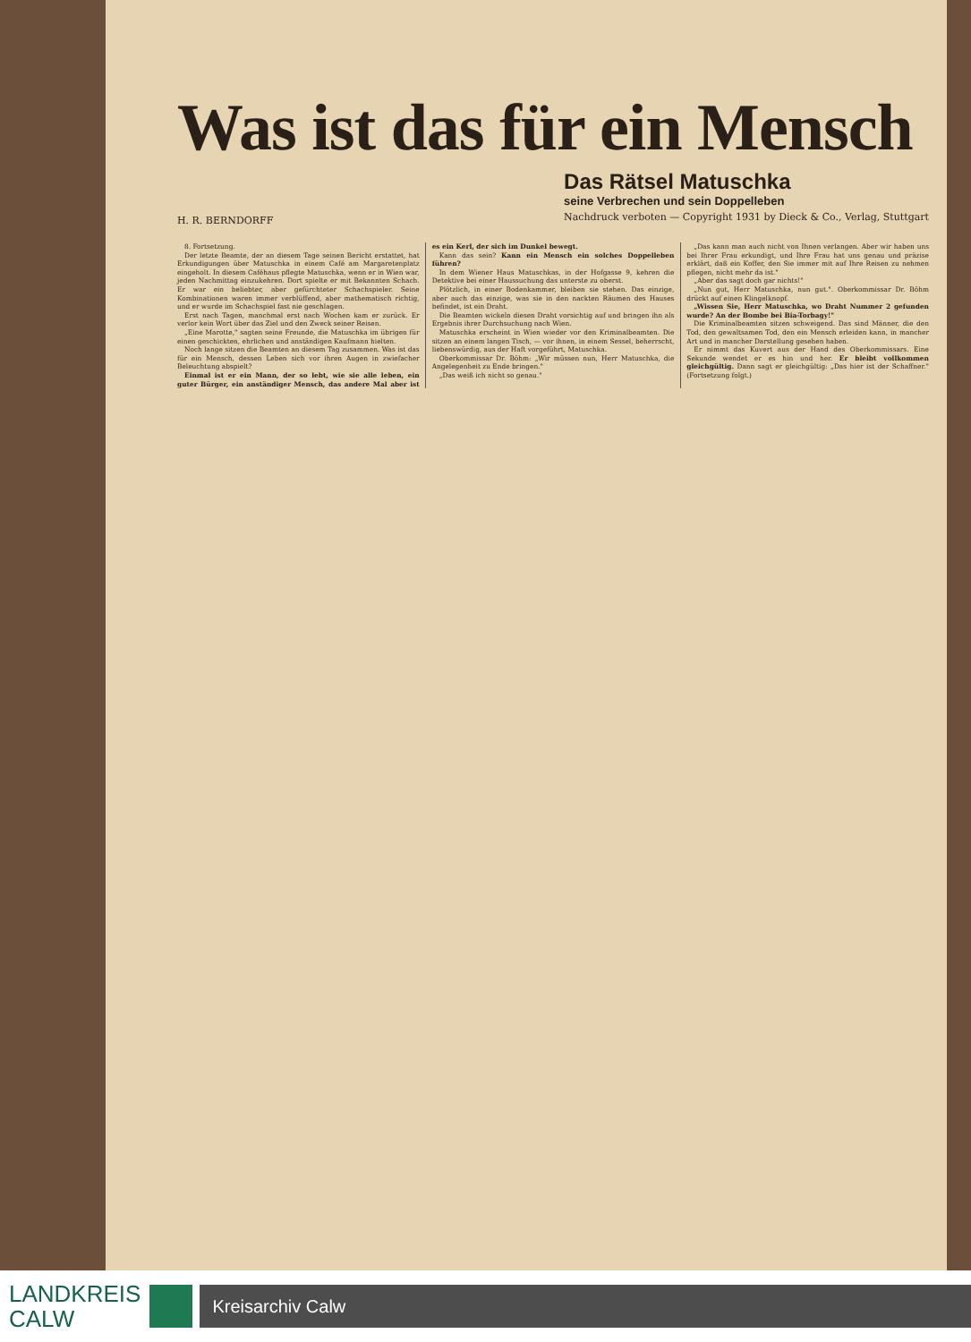Was ist das für ein Mensch
H. R. BERNDORFF
Das Rätsel Matuschka
seine Verbrechen und sein Doppelleben
Nachdruck verboten — Copyright 1931 by Dieck & Co., Verlag, Stuttgart
8. Fortsetzung.
Der letzte Beamte, der an diesem Tage seinen Bericht erstattet, hat Erkundigungen über Matuschka in einem Café am Margaretenplatz eingeholt. In diesem Caféhaus pflegte Matuschka, wenn er in Wien war, jeden Nachmittag einzukehren. Dort spielte er mit Bekannten Schach. Er war ein beliebter, aber gefürchteter Schachspieler. Seine Kombinationen waren immer verblüffend, aber mathematisch richtig, und er wurde im Schachspiel fast nie geschlagen.
Erst nach Tagen, manchmal erst nach Wochen kam er zurück. Er verlor kein Wort über das Ziel und den Zweck seiner Reisen.
„Eine Marotte," sagten seine Freunde, die Matuschka im übrigen für einen geschickten, ehrlichen und anständigen Kaufmann hielten.
Noch lange sitzen die Beamten an diesem Tag zusammen. Was ist das für ein Mensch, dessen Leben sich vor ihren Augen in zwiefacher Beleuchtung abspielt?
Einmal ist er ein Mann, der so lebt, wie sie alle leben, ein guter Bürger, ein anständiger Mensch, das andere Mal aber ist es ein Kerl, der sich im Dunkel bewegt.
Kann das sein? Kann ein Mensch ein solches Doppelleben führen?
In dem Wiener Haus Matuschkas, in der Hofgasse 9, kehren die Detektive bei einer Haussuchung das unterste zu oberst.
Plötzlich, in einer Bodenkammer, bleiben sie stehen. Das einzige, aber auch das einzige, was sie in den nackten Räumen des Hauses befindet, ist ein Draht.
Die Beamten wickeln diesen Draht vorsichtig auf und bringen ihn als Ergebnis ihrer Durchsuchung nach Wien.
Matuschka erscheint in Wien wieder vor den Kriminalbeamten. Die sitzen an einem langen Tisch, — vor ihnen, in einem Sessel, beherrscht, liebenswürdig, aus der Haft vorgeführt, Matuschka.
Oberkommissar Dr. Böhm: „Wir müssen nun, Herr Matuschka, die Angelegenheit zu Ende bringen."
„Das weiß ich nicht so genau."
„Das kann man auch nicht von Ihnen verlangen. Aber wir haben uns bei Ihrer Frau erkundigt, und Ihre Frau hat uns genau und präzise erklärt, daß ein Koffer, den Sie immer mit auf Ihre Reisen zu nehmen pflegen, nicht mehr da ist."
„Aber das sagt doch gar nichts!"
„Nun gut, Herr Matuschka, nun gut.". Oberkommissar Dr. Böhm drückt auf einen Klingelknopf.
„Wissen Sie, Herr Matuschka, wo Draht Nummer 2 gefunden wurde? An der Bombe bei Bia-Torbagy!"
Die Kriminalbeamten sitzen schweigend. Das sind Männer, die den Tod, den gewaltsamen Tod, den ein Mensch erleiden kann, in mancher Art und in mancher Darstellung gesehen haben.
Er nimmt das Kuvert aus der Hand des Oberkommissars. Eine Sekunde wendet er es hin und her. Er bleibt vollkommen gleichgültig. Dann sagt er gleichgültig: „Das hier ist der Schaffner." (Fortsetzung folgt.)
LANDKREIS
CALW
Kreisarchiv Calw